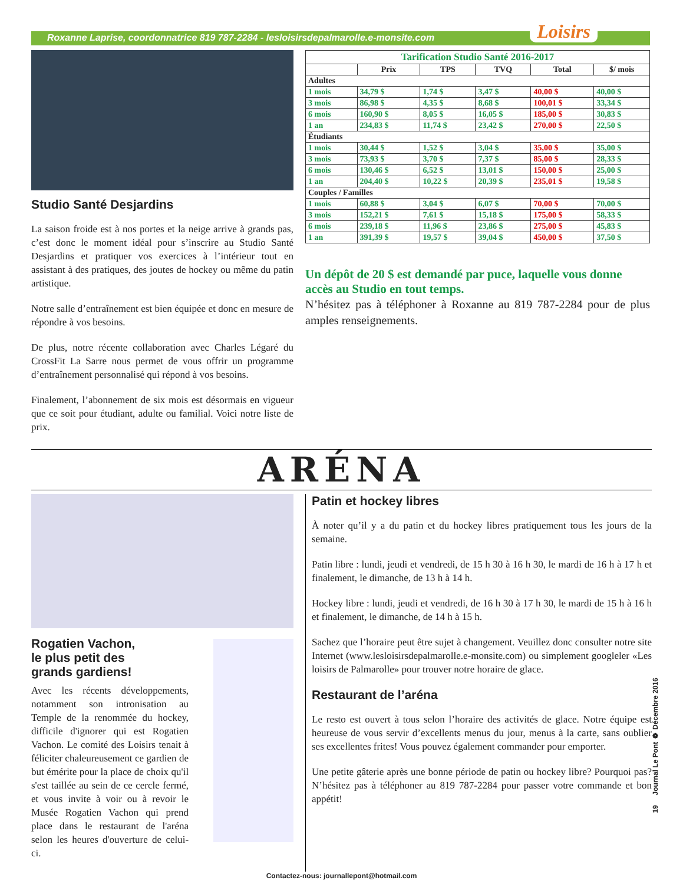Roxanne Laprise, coordonnatrice 819 787-2284 - lesloisirsdepalmarolle.e-monsite.com
Loisirs
Studio Santé Desjardins
La saison froide est à nos portes et la neige arrive à grands pas, c’est donc le moment idéal pour s’inscrire au Studio Santé Desjardins et pratiquer vos exercices à l’intérieur tout en assistant à des pratiques, des joutes de hockey ou même du patin artistique.
Notre salle d’entraînement est bien équipée et donc en mesure de répondre à vos besoins.
De plus, notre récente collaboration avec Charles Légaré du CrossFit La Sarre nous permet de vous offrir un programme d’entraînement personnalisé qui répond à vos besoins.
Finalement, l’abonnement de six mois est désormais en vigueur que ce soit pour étudiant, adulte ou familial. Voici notre liste de prix.
| Tarification Studio Santé 2016-2017 | | | | | |
| --- | --- | --- | --- | --- | --- |
| | Prix | TPS | TVQ | Total | $/ mois |
| Adultes | | | | | |
| 1 mois | 34,79 $ | 1,74 $ | 3,47 $ | 40,00 $ | 40,00 $ |
| 3 mois | 86,98 $ | 4,35 $ | 8,68 $ | 100,01 $ | 33,34 $ |
| 6 mois | 160,90 $ | 8,05 $ | 16,05 $ | 185,00 $ | 30,83 $ |
| 1 an | 234,83 $ | 11,74 $ | 23,42 $ | 270,00 $ | 22,50 $ |
| Étudiants | | | | | |
| 1 mois | 30,44 $ | 1,52 $ | 3,04 $ | 35,00 $ | 35,00 $ |
| 3 mois | 73,93 $ | 3,70 $ | 7,37 $ | 85,00 $ | 28,33 $ |
| 6 mois | 130,46 $ | 6,52 $ | 13,01 $ | 150,00 $ | 25,00 $ |
| 1 an | 204,40 $ | 10,22 $ | 20,39 $ | 235,01 $ | 19,58 $ |
| Couples / Familles | | | | | |
| 1 mois | 60,88 $ | 3,04 $ | 6,07 $ | 70,00 $ | 70,00 $ |
| 3 mois | 152,21 $ | 7,61 $ | 15,18 $ | 175,00 $ | 58,33 $ |
| 6 mois | 239,18 $ | 11,96 $ | 23,86 $ | 275,00 $ | 45,83 $ |
| 1 an | 391,39 $ | 19,57 $ | 39,04 $ | 450,00 $ | 37,50 $ |
Un dépôt de 20 $ est demandé par puce, laquelle vous donne accès au Studio en tout temps.
N’hésitez pas à téléphoner à Roxanne au 819 787-2284 pour de plus amples renseignements.
ARÉNA
Rogatien Vachon,
le plus petit des
grands gardiens!
Avec les récents développements, notamment son intronisation au Temple de la renommée du hockey, difficile d'ignorer qui est Rogatien Vachon. Le comité des Loisirs tenait à féliciter chaleureusement ce gardien de but émérite pour la place de choix qu'il s'est taillée au sein de ce cercle fermé, et vous invite à voir ou à revoir le Musée Rogatien Vachon qui prend place dans le restaurant de l'aréna selon les heures d'ouverture de celui-ci.
Patin et hockey libres
À noter qu’il y a du patin et du hockey libres pratiquement tous les jours de la semaine.
Patin libre : lundi, jeudi et vendredi, de 15 h 30 à 16 h 30, le mardi de 16 h à 17 h et finalement, le dimanche, de 13 h à 14 h.
Hockey libre : lundi, jeudi et vendredi, de 16 h 30 à 17 h 30, le mardi de 15 h à 16 h et finalement, le dimanche, de 14 h à 15 h.
Sachez que l’horaire peut être sujet à changement. Veuillez donc consulter notre site Internet (www.lesloisirsdepalmarolle.e-monsite.com) ou simplement googleler «Les loisirs de Palmarolle» pour trouver notre horaire de glace.
Restaurant de l’aréna
Le resto est ouvert à tous selon l’horaire des activités de glace. Notre équipe est heureuse de vous servir d’excellents menus du jour, menus à la carte, sans oublier ses excellentes frites! Vous pouvez également commander pour emporter.
Une petite gâterie après une bonne période de patin ou hockey libre? Pourquoi pas? N’hésitez pas à téléphoner au 819 787-2284 pour passer votre commande et bon appétit!
Contactez-nous: journallepont@hotmail.com
19 Journal Le Pont ❁ Décembre 2016